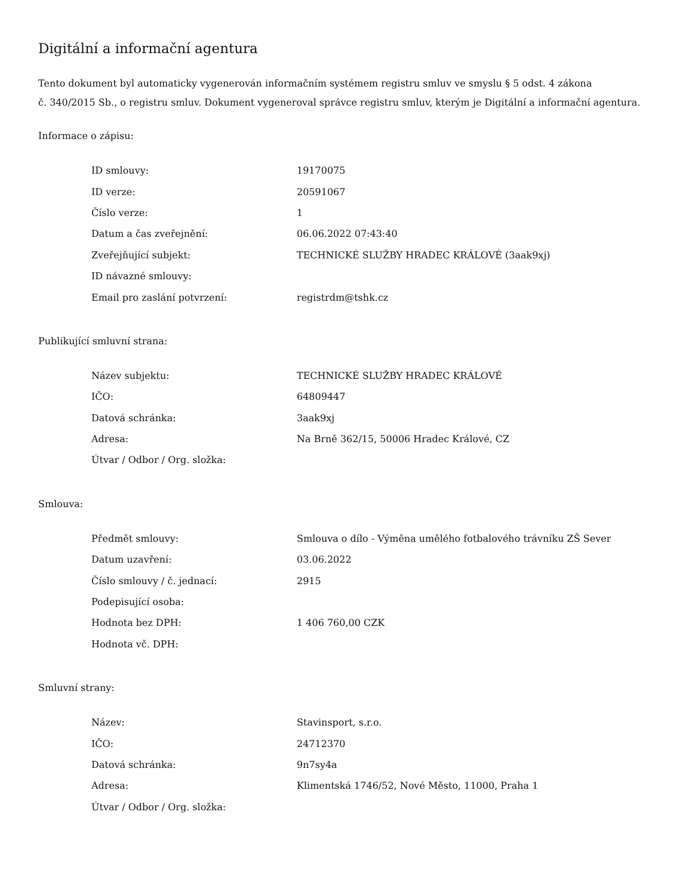Digitální a informační agentura
Tento dokument byl automaticky vygenerován informačním systémem registru smluv ve smyslu § 5 odst. 4 zákona
č. 340/2015 Sb., o registru smluv. Dokument vygeneroval správce registru smluv, kterým je Digitální a informační agentura.
Informace o zápisu:
| ID smlouvy: | 19170075 |
| ID verze: | 20591067 |
| Číslo verze: | 1 |
| Datum a čas zveřejnění: | 06.06.2022 07:43:40 |
| Zveřejňující subjekt: | TECHNICKÉ SLUŽBY HRADEC KRÁLOVÉ (3aak9xj) |
| ID návazné smlouvy: | |
| Email pro zaslání potvrzení: | registrdm@tshk.cz |
Publikující smluvní strana:
| Název subjektu: | TECHNICKÉ SLUŽBY HRADEC KRÁLOVÉ |
| IČO: | 64809447 |
| Datová schránka: | 3aak9xj |
| Adresa: | Na Brně 362/15, 50006 Hradec Králové, CZ |
| Útvar / Odbor / Org. složka: | |
Smlouva:
| Předmět smlouvy: | Smlouva o dílo - Výměna umělého fotbalového trávníku ZŠ Sever |
| Datum uzavření: | 03.06.2022 |
| Číslo smlouvy / č. jednací: | 2915 |
| Podepisující osoba: | |
| Hodnota bez DPH: | 1 406 760,00 CZK |
| Hodnota vč. DPH: | |
Smluvní strany:
| Název: | Stavinsport, s.r.o. |
| IČO: | 24712370 |
| Datová schránka: | 9n7sy4a |
| Adresa: | Klimentská 1746/52, Nové Město, 11000, Praha 1 |
| Útvar / Odbor / Org. složka: | |